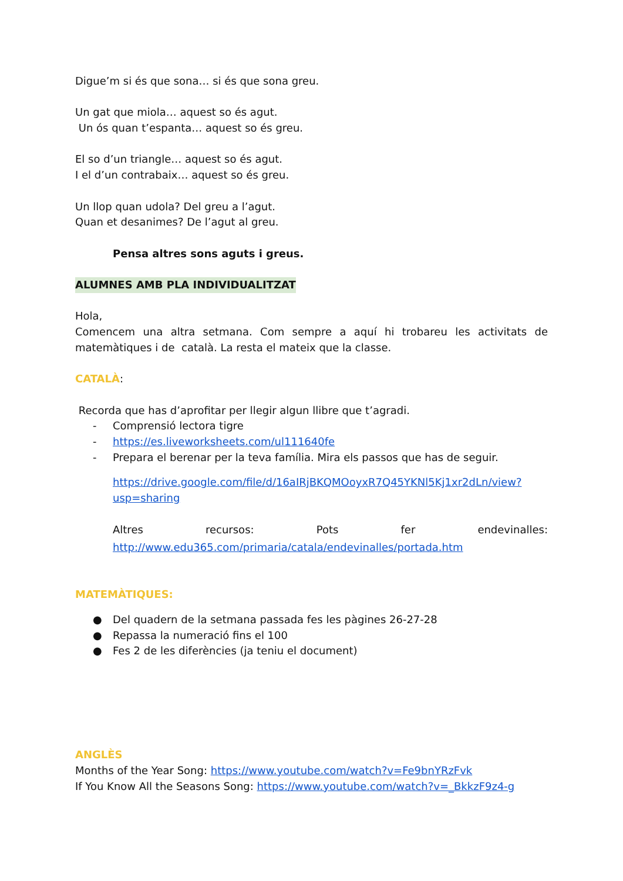Digue’m si és que sona… si és que sona greu.
Un gat que miola… aquest so és agut.
Un ós quan t’espanta… aquest so és greu.
El so d’un triangle… aquest so és agut.
I el d’un contrabaix… aquest so és greu.
Un llop quan udola? Del greu a l’agut.
Quan et desanimes? De l’agut al greu.
Pensa altres sons aguts i greus.
ALUMNES AMB PLA INDIVIDUALITZAT
Hola,
Comencem una altra setmana. Com sempre a aquí hi trobareu les activitats de matemàtiques i de català. La resta el mateix que la classe.
CATALÀ:
Recorda que has d’aprofitar per llegir algun llibre que t’agradi.
- Comprensió lectora tigre
- https://es.liveworksheets.com/ul111640fe
- Prepara el berenar per la teva família. Mira els passos que has de seguir.
https://drive.google.com/file/d/16aIRjBKQMOoyxR7Q45YKNl5Kj1xr2dLn/view?usp=sharing
Altres recursos: Pots fer endevinalles:
http://www.edu365.com/primaria/catala/endevinalles/portada.htm
MATEMÀTIQUES:
● Del quadern de la setmana passada fes les pàgines 26-27-28
● Repassa la numeració fins el 100
● Fes 2 de les diferències (ja teniu el document)
ANGLÈS
Months of the Year Song: https://www.youtube.com/watch?v=Fe9bnYRzFvk
If You Know All the Seasons Song: https://www.youtube.com/watch?v=_BkkzF9z4-g